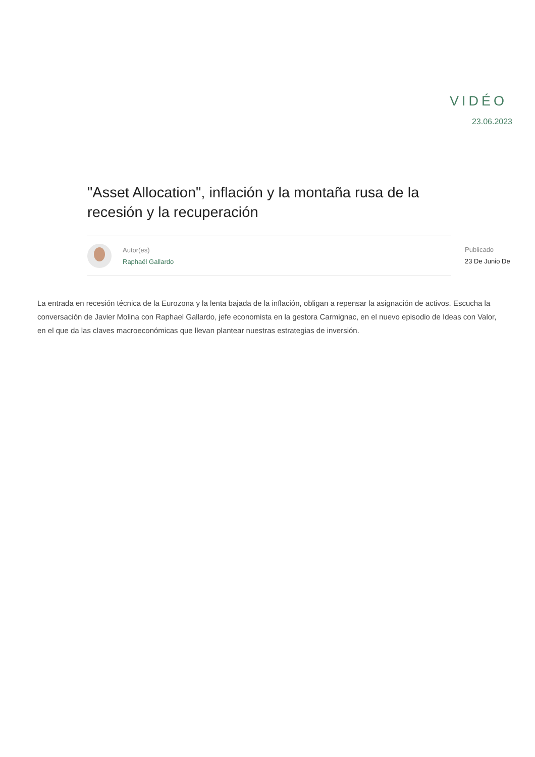VIDÉO
23.06.2023
"Asset Allocation", inflación y la montaña rusa de la recesión y la recuperación
Autor(es)
Raphaël Gallardo
Publicado
23 De Junio De
La entrada en recesión técnica de la Eurozona y la lenta bajada de la inflación, obligan a repensar la asignación de activos. Escucha la conversación de Javier Molina con Raphael Gallardo, jefe economista en la gestora Carmignac, en el nuevo episodio de Ideas con Valor, en el que da las claves macroeconómicas que llevan plantear nuestras estrategias de inversión.